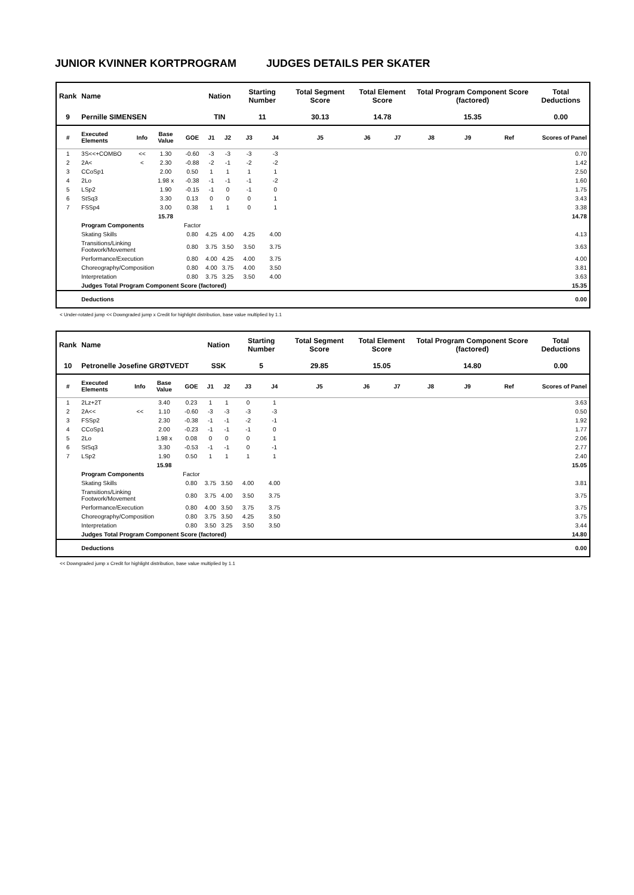JUNIOR KVINNER KORTPROGRAM JUDGES DETAILS PER SKATER
| Rank | Name | | | | Nation | | Starting Number | | Total Segment Score | Total Element Score | | Total Program Component Score (factored) | | | Total Deductions |
| --- | --- | --- | --- | --- | --- | --- | --- | --- | --- | --- | --- | --- | --- | --- | --- |
| 9 | Pernille SIMENSEN | | | | TIN | | 11 | | 30.13 | 14.78 | | 15.35 | | | 0.00 |
| # | Executed Elements | Info | Base Value | GOE | J1 | J2 | J3 | J4 | J5 | J6 | J7 | J8 | J9 | Ref | Scores of Panel |
| 1 | 3S<<+COMBO | << | 1.30 | -0.60 | -3 | -3 | -3 | -3 | | | | | | | 0.70 |
| 2 | 2A< | < | 2.30 | -0.88 | -2 | -1 | -2 | -2 | | | | | | | 1.42 |
| 3 | CCoSp1 | | 2.00 | 0.50 | 1 | 1 | 1 | 1 | | | | | | | 2.50 |
| 4 | 2Lo | | 1.98 x | -0.38 | -1 | -1 | -1 | -2 | | | | | | | 1.60 |
| 5 | LSp2 | | 1.90 | -0.15 | -1 | 0 | -1 | 0 | | | | | | | 1.75 |
| 6 | StSq3 | | 3.30 | 0.13 | 0 | 0 | 0 | 1 | | | | | | | 3.43 |
| 7 | FSSp4 | | 3.00 | 0.38 | 1 | 1 | 0 | 1 | | | | | | | 3.38 |
| | | | 15.78 | | | | | | | | | | | | 14.78 |
| | Program Components | | | Factor | | | | | | | | | | | |
| | Skating Skills | | | 0.80 | 4.25 | 4.00 | 4.25 | 4.00 | | | | | | | 4.13 |
| | Transitions/Linking Footwork/Movement | | | 0.80 | 3.75 | 3.50 | 3.50 | 3.75 | | | | | | | 3.63 |
| | Performance/Execution | | | 0.80 | 4.00 | 4.25 | 4.00 | 3.75 | | | | | | | 4.00 |
| | Choreography/Composition | | | 0.80 | 4.00 | 3.75 | 4.00 | 3.50 | | | | | | | 3.81 |
| | Interpretation | | | 0.80 | 3.75 | 3.25 | 3.50 | 4.00 | | | | | | | 3.63 |
| | Judges Total Program Component Score (factored) | | | | | | | | | | | | | | 15.35 |
| | Deductions | | | | | | | | | | | | | | 0.00 |
< Under-rotated jump << Downgraded jump x Credit for highlight distribution, base value multiplied by 1.1
| Rank | Name | | | | Nation | | Starting Number | | Total Segment Score | Total Element Score | | Total Program Component Score (factored) | | | Total Deductions |
| --- | --- | --- | --- | --- | --- | --- | --- | --- | --- | --- | --- | --- | --- | --- | --- |
| 10 | Petronelle Josefine GRØTVEDT | | | | SSK | | 5 | | 29.85 | 15.05 | | 14.80 | | | 0.00 |
| # | Executed Elements | Info | Base Value | GOE | J1 | J2 | J3 | J4 | J5 | J6 | J7 | J8 | J9 | Ref | Scores of Panel |
| 1 | 2Lz+2T | | 3.40 | 0.23 | 1 | 1 | 0 | 1 | | | | | | | 3.63 |
| 2 | 2A<< | << | 1.10 | -0.60 | -3 | -3 | -3 | -3 | | | | | | | 0.50 |
| 3 | FSSp2 | | 2.30 | -0.38 | -1 | -1 | -2 | -1 | | | | | | | 1.92 |
| 4 | CCoSp1 | | 2.00 | -0.23 | -1 | -1 | -1 | 0 | | | | | | | 1.77 |
| 5 | 2Lo | | 1.98 x | 0.08 | 0 | 0 | 0 | 1 | | | | | | | 2.06 |
| 6 | StSq3 | | 3.30 | -0.53 | -1 | -1 | 0 | -1 | | | | | | | 2.77 |
| 7 | LSp2 | | 1.90 | 0.50 | 1 | 1 | 1 | 1 | | | | | | | 2.40 |
| | | | 15.98 | | | | | | | | | | | | 15.05 |
| | Program Components | | | Factor | | | | | | | | | | | |
| | Skating Skills | | | 0.80 | 3.75 | 3.50 | 4.00 | 4.00 | | | | | | | 3.81 |
| | Transitions/Linking Footwork/Movement | | | 0.80 | 3.75 | 4.00 | 3.50 | 3.75 | | | | | | | 3.75 |
| | Performance/Execution | | | 0.80 | 4.00 | 3.50 | 3.75 | 3.75 | | | | | | | 3.75 |
| | Choreography/Composition | | | 0.80 | 3.75 | 3.50 | 4.25 | 3.50 | | | | | | | 3.75 |
| | Interpretation | | | 0.80 | 3.50 | 3.25 | 3.50 | 3.50 | | | | | | | 3.44 |
| | Judges Total Program Component Score (factored) | | | | | | | | | | | | | | 14.80 |
| | Deductions | | | | | | | | | | | | | | 0.00 |
<< Downgraded jump x Credit for highlight distribution, base value multiplied by 1.1